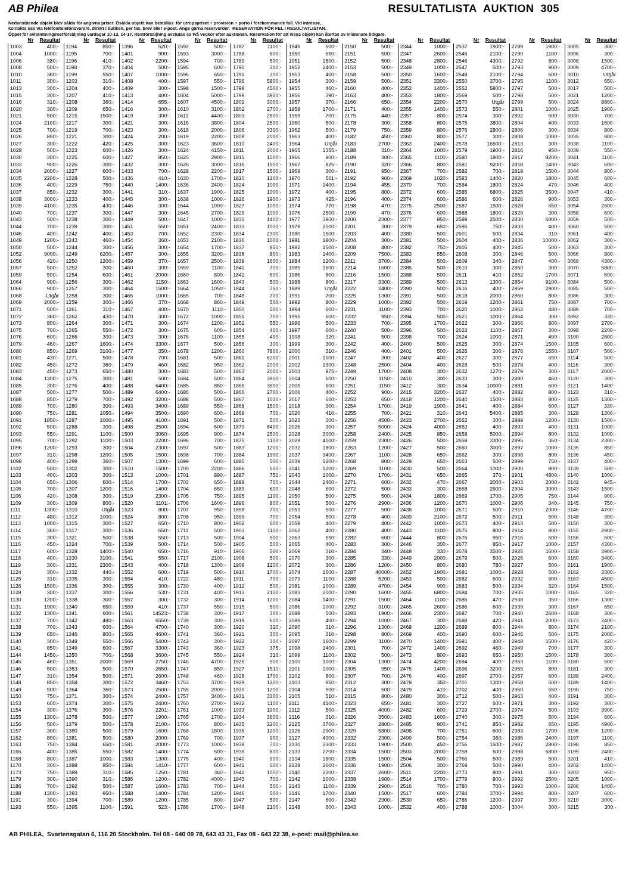AB Philea RESULTATLISTA AUKTION 305
Nedanstående objekt blev sålda för angivna priser. Osålda objekt kan beställas för utropspriset + provision + porto i förekommande fall. Vid intresse,
kontakta oss via telefon/telefonsvarare, direkt i butiken, per fax, brev eller e-post. Ange gärna reservorder. RESERVATION FÖR FEL I RESULTATLISTAN.
Öppet för avhämtning/restförsäljning vardagar 10-13, 14-17. Restförsäljning avslutas ca två veckor efter auktionen. Reservation för att vissa objekt kan återtas av inlämnare tidigare.
| Nr | Resultat | Nr | Resultat | Nr | Resultat | Nr | Resultat | Nr | Resultat | Nr | Resultat | Nr | Resultat | Nr | Resultat | Nr | Resultat | Nr | Resultat | Nr | Resultat |
| --- | --- | --- | --- | --- | --- | --- | --- | --- | --- | --- | --- | --- | --- | --- | --- | --- | --- | --- | --- | --- | --- |
| 1003 | 400:- | 1194 | 850:- | 1396 | 520:- | 1592 | 500:- | 1787 | 1100:- | 1949 | 500:- | 2150 | 500:- | 2344 | 1000:- | 2537 | 1900:- | 2789 | 1900:- | 3005 | 300:- |
| 1004 | 1000:- | 1195 | 700:- | 1401 | 900:- | 1593 | 3000:- | 1788 | 600:- | 1950 | 650:- | 2151 | 500:- | 2347 | 2600:- | 2545 | 2100:- | 2790 | 1100:- | 3006 | 300:- |
| 1006 | 380:- | 1196 | 410:- | 1402 | 2200:- | 1594 | 700:- | 1789 | 500:- | 1951 | 1500:- | 2152 | 500:- | 2348 | 2800:- | 2546 | 4300:- | 2792 | 800:- | 3008 | 1500:- |
| 1008 | 500:- | 1198 | 370:- | 1404 | 500:- | 1595 | 600:- | 1790 | 300:- | 1952 | 2400:- | 2153 | 500:- | 2349 | 1000:- | 2547 | 500:- | 2793 | 900:- | 3009 | 4700:- |
| 1010 | 360:- | 1199 | 550:- | 1407 | 1000:- | 1596 | 650:- | 1791 | 300:- | 1953 | 400:- | 2158 | 500:- | 2350 | 1600:- | 2548 | 2100:- | 2794 | 600:- | 3010 | Utgår |
| 1011 | 300:- | 1203 | 310:- | 1408 | 400:- | 1597 | 550:- | 1796 | 5800:- | 1954 | 300:- | 2159 | 500:- | 2351 | 3300:- | 2550 | 3700:- | 2795 | 1100:- | 3012 | 650:- |
| 1013 | 300:- | 1204 | 400:- | 1409 | 300:- | 1598 | 1500:- | 1798 | 4500:- | 1955 | 460:- | 2160 | 400:- | 2352 | 1400:- | 2552 | 5800:- | 2797 | 500:- | 3017 | 500:- |
| 1015 | 300:- | 1207 | 410:- | 1413 | 400:- | 1604 | 5000:- | 1799 | 3900:- | 1956 | 390:- | 2163 | 400:- | 2353 | 1800:- | 2569 | 500:- | 2798 | 500:- | 3021 | 1200:- |
| 1016 | 310:- | 1208 | 360:- | 1414 | 655:- | 1607 | 4500:- | 1801 | 3000:- | 1957 | 370:- | 2166 | 650:- | 2354 | 2200:- | 2570 | Utgår | 2799 | 500:- | 3024 | 8800:- |
| 1020 | 300:- | 1209 | 650:- | 1416 | 300:- | 1610 | 3100:- | 1802 | 2700:- | 1958 | 1700:- | 2171 | 400:- | 2355 | 1400:- | 2573 | 550:- | 2801 | 1000:- | 3025 | 1900:- |
| 1021 | 500:- | 1215 | 1500:- | 1419 | 300:- | 1611 | 4400:- | 1803 | 2500:- | 1959 | 700:- | 2175 | 440:- | 2357 | 800:- | 2574 | 300:- | 2802 | 500:- | 3030 | 700:- |
| 1024 | 2100:- | 1217 | 300:- | 1421 | 300:- | 1616 | 3800:- | 1804 | 2500:- | 1960 | 500:- | 2178 | 300:- | 2358 | 800:- | 2575 | 3800:- | 2804 | 400:- | 3033 | 1600:- |
| 1025 | 700:- | 1219 | 700:- | 1423 | 300:- | 1618 | 2000:- | 1806 | 3300:- | 1962 | 500:- | 2179 | 750:- | 2359 | 800:- | 2576 | 2800:- | 2806 | 300:- | 3034 | 800:- |
| 1026 | 850:- | 1221 | 300:- | 1424 | 200:- | 1619 | 2200:- | 1808 | 2000:- | 1963 | 400:- | 2182 | 450:- | 2360 | 800:- | 2577 | 300:- | 2808 | 1000:- | 3035 | 800:- |
| 1027 | 300:- | 1222 | 420:- | 1425 | 300:- | 1623 | 3600:- | 1810 | 2400:- | 1964 | Utgår | 2183 | 2700:- | 2363 | 2400:- | 2578 | 16500:- | 2813 | 300:- | 3038 | 1100:- |
| 1028 | 500:- | 1223 | 600:- | 1426 | 300:- | 1624 | 4150:- | 1811 | 2000:- | 1965 | 1355:- | 2188 | 310:- | 2364 | 1000:- | 2579 | 1900:- | 2816 | 950:- | 3039 | 550:- |
| 1030 | 300:- | 1225 | 600:- | 1427 | 850:- | 1625 | 2900:- | 1815 | 1500:- | 1966 | 900:- | 2189 | 300:- | 2365 | 1100:- | 2580 | 1800:- | 2817 | 8200:- | 3041 | 1100:- |
| 1033 | 900:- | 1226 | 300:- | 1432 | 300:- | 1626 | 3000:- | 1816 | 1500:- | 1967 | 825:- | 2190 | 320:- | 2366 | 800:- | 2581 | 9200:- | 2818 | 1400:- | 3043 | 600:- |
| 1034 | 2000:- | 1227 | 600:- | 1433 | 700:- | 1628 | 2200:- | 1817 | 1500:- | 1969 | 300:- | 2191 | 950:- | 2367 | 700:- | 2582 | 700:- | 2819 | 1500:- | 3044 | 800:- |
| 1035 | 2200:- | 1228 | 500:- | 1436 | 410:- | 1630 | 1700:- | 1820 | 1200:- | 1970 | 561:- | 2192 | 900:- | 2369 | 1020:- | 2583 | 1400:- | 2820 | 1800:- | 3045 | 600:- |
| 1036 | 400:- | 1229 | 750:- | 1440 | 1400:- | 1636 | 2400:- | 1824 | 1000:- | 1971 | 1400:- | 2194 | 455:- | 2370 | 700:- | 2584 | 1800:- | 2824 | 470:- | 3046 | 400:- |
| 1037 | 850:- | 1232 | 300:- | 1441 | 310:- | 1637 | 1900:- | 1825 | 1000:- | 1972 | 400:- | 2195 | 800:- | 2372 | 600:- | 2585 | 6800:- | 2825 | 3500:- | 3047 | 410:- |
| 1038 | 3000:- | 1233 | 400:- | 1445 | 300:- | 1638 | 1000:- | 1826 | 1900:- | 1973 | 425:- | 2196 | 400:- | 2374 | 600:- | 2586 | 600:- | 2826 | 900:- | 3053 | 300:- |
| 1039 | 4100:- | 1235 | 430:- | 1446 | 300:- | 1644 | 1000:- | 1827 | 1000:- | 1974 | 770:- | 2198 | 470:- | 2375 | 2500:- | 2587 | 1500:- | 2828 | 650:- | 3054 | 2600:- |
| 1040 | 700:- | 1237 | 300:- | 1447 | 300:- | 1645 | 2700:- | 1829 | 1000:- | 1976 | 2500:- | 2199 | 470:- | 2376 | 600:- | 2588 | 1800:- | 2829 | 300:- | 3058 | 600:- |
| 1043 | 500:- | 1238 | 300:- | 1449 | 500:- | 1647 | 1000:- | 1830 | 1400:- | 1977 | 3900:- | 2200 | 2300:- | 2377 | 850:- | 2589 | 2500:- | 2830 | 6000:- | 3059 | 500:- |
| 1044 | 700:- | 1239 | 300:- | 1451 | 550:- | 1651 | 2400:- | 1833 | 1000:- | 1978 | 2000:- | 2201 | 300:- | 2379 | 650:- | 2595 | 750:- | 2833 | 400:- | 3060 | 500:- |
| 1046 | 400:- | 1242 | 400:- | 1453 | 700:- | 1652 | 2300:- | 1834 | 2300:- | 1980 | 1500:- | 2203 | 400:- | 2380 | 500:- | 2601 | 500:- | 2834 | 310:- | 3061 | 400:- |
| 1049 | 1200:- | 1243 | 460:- | 1454 | 360:- | 1653 | 2100:- | 1836 | 1000:- | 1981 | 1800:- | 2204 | 300:- | 2381 | 500:- | 2604 | 400:- | 2836 | 10000:- | 3062 | 300:- |
| 1050 | 500:- | 1244 | 300:- | 1456 | 300:- | 1654 | 1700:- | 1837 | 850:- | 1982 | 1500:- | 2208 | 400:- | 2382 | 750:- | 2605 | 400:- | 2845 | 500:- | 3063 | 300:- |
| 1052 | 9000:- | 1249 | 6200:- | 1457 | 300:- | 1655 | 3200:- | 1838 | 800:- | 1983 | 1400:- | 2209 | 7500:- | 2383 | 550:- | 2608 | 300:- | 2846 | 500:- | 3066 | 800:- |
| 1056 | 420:- | 1250 | 1200:- | 1459 | 370:- | 1657 | 2500:- | 1839 | 1600:- | 1984 | 1200:- | 2211 | 3700:- | 2384 | 500:- | 2609 | 340:- | 2847 | 400:- | 3069 | 4300:- |
| 1057 | 500:- | 1252 | 300:- | 1460 | 300:- | 1659 | 1100:- | 1841 | 700:- | 1985 | 1600:- | 2214 | 1600:- | 2385 | 500:- | 2610 | 300:- | 2850 | 300:- | 3070 | 5800:- |
| 1059 | 500:- | 1254 | 600:- | 1461 | 2000:- | 1660 | 800:- | 1842 | 600:- | 1986 | 800:- | 2216 | 1500:- | 2388 | 500:- | 2611 | 410:- | 2852 | 1700:- | 3071 | 600:- |
| 1064 | 900:- | 1256 | 300:- | 1462 | 1150:- | 1663 | 1600:- | 1843 | 500:- | 1988 | 800:- | 2217 | 3300:- | 2389 | 500:- | 2613 | 1300:- | 2854 | 9100:- | 3084 | 500:- |
| 1066 | 900:- | 1257 | 300:- | 1464 | 1500:- | 1664 | 1050:- | 1844 | 750:- | 1989 | Utgår | 2222 | 2400:- | 2390 | 500:- | 2616 | 400:- | 2859 | 2900:- | 3085 | 500:- |
| 1068 | Utgår | 1258 | 300:- | 1465 | 1000:- | 1665 | 700:- | 1848 | 700:- | 1991 | 700:- | 2225 | 1300:- | 2391 | 500:- | 2618 | 2000:- | 2860 | 800:- | 3086 | 300:- |
| 1069 | 2000:- | 1259 | 300:- | 1466 | 370:- | 1668 | 860:- | 1849 | 500:- | 1992 | 800:- | 2229 | 1000:- | 2392 | 500:- | 2619 | 1200:- | 2861 | 750:- | 3087 | 700:- |
| 1071 | 500:- | 1261 | 310:- | 1467 | 400:- | 1670 | 1110:- | 1850 | 500:- | 1994 | 600:- | 2231 | 1100:- | 2393 | 700:- | 2620 | 1000:- | 2862 | 480:- | 3089 | 700:- |
| 1072 | 360:- | 1262 | 430:- | 1470 | 300:- | 1672 | 1000:- | 1851 | 700:- | 1995 | 600:- | 2232 | 950:- | 2394 | 500:- | 2621 | 1000:- | 2864 | 300:- | 3092 | 330:- |
| 1073 | 800:- | 1264 | 300:- | 1471 | 300:- | 1674 | 1200:- | 1852 | 550:- | 1996 | 500:- | 2233 | 700:- | 2395 | 1700:- | 2622 | 300:- | 2866 | 800:- | 3097 | 2700:- |
| 1075 | 700:- | 1265 | 550:- | 1472 | 300:- | 1675 | 600:- | 1854 | 400:- | 1997 | 600:- | 2240 | 500:- | 2396 | 500:- | 2623 | 1100:- | 2867 | 300:- | 3098 | 2200:- |
| 1076 | 600:- | 1266 | 300:- | 1473 | 300:- | 1676 | 1100:- | 1855 | 400:- | 1998 | 320:- | 2241 | 500:- | 2398 | 700:- | 2624 | 1000:- | 2871 | 490:- | 3100 | 2800:- |
| 1079 | 460:- | 1267 | 1600:- | 1474 | 3300:- | 1677 | 500:- | 1856 | 300:- | 1999 | 300:- | 2242 | 400:- | 2400 | 500:- | 2625 | 300:- | 2874 | 1500:- | 3105 | 600:- |
| 1080 | 850:- | 1269 | 3100:- | 1477 | 350:- | 1678 | 1200:- | 1860 | 7800:- | 2000 | 310:- | 2246 | 400:- | 2401 | 500:- | 2626 | 300:- | 2876 | 1550:- | 3107 | 500:- |
| 1081 | 430:- | 1271 | 500:- | 1478 | 700:- | 1681 | 500:- | 1861 | 6200:- | 2001 | 1000:- | 2247 | 300:- | 2402 | 400:- | 2627 | 300:- | 2877 | 650:- | 3114 | 500:- |
| 1082 | 450:- | 1272 | 360:- | 1479 | 460:- | 1682 | 950:- | 1862 | 2000:- | 2002 | 1300:- | 2248 | 2500:- | 2404 | 400:- | 2628 | 500:- | 2878 | 400:- | 3116 | 300:- |
| 1083 | 450:- | 1273 | 650:- | 1480 | 300:- | 1683 | 500:- | 1863 | 2000:- | 2003 | 875:- | 2249 | 1700:- | 2408 | 300:- | 2632 | 1270:- | 2879 | 300:- | 3117 | 2000:- |
| 1084 | 1300:- | 1275 | 300:- | 1481 | 500:- | 1684 | 500:- | 1864 | 3900:- | 2004 | 600:- | 2250 | 1150:- | 2410 | 300:- | 2633 | 300:- | 2880 | 460:- | 3120 | 300:- |
| 1085 | 300:- | 1276 | 400:- | 1488 | 6400:- | 1685 | 850:- | 1865 | 3600:- | 2005 | 600:- | 2251 | 1150:- | 2412 | 300:- | 2634 | 10000:- | 2881 | 600:- | 3121 | 1400:- |
| 1087 | 500:- | 1277 | 500:- | 1489 | 6400:- | 1686 | 500:- | 1866 | 2700:- | 2006 | 400:- | 2252 | 900:- | 2415 | 3200:- | 2637 | 400:- | 2882 | 800:- | 3123 | 310:- |
| 1088 | 850:- | 1279 | 700:- | 1492 | 3200:- | 1688 | 500:- | 1867 | 1030:- | 2017 | 600:- | 2253 | 650:- | 2418 | 1200:- | 2640 | 1500:- | 2883 | 800:- | 3125 | 1300:- |
| 1089 | 700:- | 1280 | 300:- | 1493 | 3400:- | 1689 | 550:- | 1868 | 1500:- | 2018 | 300:- | 2254 | 1700:- | 2419 | 1900:- | 2641 | 400:- | 2884 | 600:- | 3127 | 330:- |
| 1090 | 750:- | 1281 | 1050:- | 1494 | 3500:- | 1690 | 600:- | 1869 | 700:- | 2020 | 410:- | 2255 | 700:- | 2421 | 310:- | 2643 | 5400:- | 2885 | 300:- | 3128 | 1300:- |
| 1091 | 1850:- | 1287 | 1000:- | 1495 | 4100:- | 1691 | 500:- | 1871 | 500:- | 2023 | 300:- | 2256 | 4500:- | 2423 | 2700:- | 2652 | 300:- | 2889 | 1200:- | 3130 | 1500:- |
| 1092 | 500:- | 1288 | 300:- | 1498 | 2500:- | 1694 | 600:- | 1873 | 8400:- | 2026 | 300:- | 2257 | 5000:- | 2424 | 4000:- | 2653 | 400:- | 2893 | 400:- | 3131 | 1000:- |
| 1093 | 550:- | 1291 | 1100:- | 1500 | 3060:- | 1695 | 900:- | 1874 | 2500:- | 2028 | 3000:- | 2258 | 2400:- | 2425 | 850:- | 2658 | 5000:- | 2894 | 800:- | 3132 | 1000:- |
| 1095 | 700:- | 1292 | 1100:- | 1503 | 2200:- | 1696 | 700:- | 1875 | 1100:- | 2029 | 4000:- | 2259 | 2300:- | 2426 | 500:- | 2659 | 3300:- | 2895 | 360:- | 3134 | 2300:- |
| 1096 | 1200:- | 1293 | 300:- | 1504 | 2300:- | 1697 | 500:- | 1883 | 1200:- | 2032 | 1800:- | 2263 | 1200:- | 2427 | 500:- | 2660 | 3000:- | 2897 | 1000:- | 3135 | 850:- |
| 1097 | 310:- | 1298 | 1200:- | 1505 | 1500:- | 1698 | 700:- | 1884 | 1900:- | 2037 | 3400:- | 2267 | 1100:- | 2428 | 650:- | 2662 | 300:- | 2898 | 800:- | 3136 | 450:- |
| 1098 | 400:- | 1299 | 360:- | 1507 | 1300:- | 1699 | 600:- | 1885 | 500:- | 2039 | 1200:- | 2268 | 800:- | 2429 | 650:- | 2663 | 500:- | 2899 | 750:- | 3137 | 400:- |
| 1102 | 500:- | 1302 | 300:- | 1510 | 1500:- | 1700 | 2200:- | 1886 | 500:- | 2041 | 1200:- | 2269 | 1100:- | 2430 | 500:- | 2664 | 1000:- | 2900 | 800:- | 3139 | 500:- |
| 1103 | 400:- | 1303 | 300:- | 1513 | 1000:- | 1701 | 890:- | 1887 | 750:- | 2043 | 1000:- | 2270 | 1700:- | 2431 | 650:- | 2665 | 370:- | 2901 | 4800:- | 3140 | 1000:- |
| 1104 | 650:- | 1306 | 600:- | 1514 | 1700:- | 1703 | 650:- | 1888 | 700:- | 2044 | 2400:- | 2271 | 600:- | 2432 | 470:- | 2667 | 2000:- | 2903 | 2000:- | 3142 | 945:- |
| 1105 | 700:- | 1307 | 1200:- | 1516 | 1400:- | 1704 | 650:- | 1889 | 600:- | 2048 | 600:- | 2272 | 500:- | 2433 | 300:- | 2668 | 2600:- | 2904 | 3000:- | 3143 | 1500:- |
| 1106 | 420:- | 1308 | 300:- | 1519 | 2300:- | 1705 | 750:- | 1895 | 1100:- | 2050 | 500:- | 2275 | 500:- | 2434 | 1800:- | 2669 | 1700:- | 2905 | 750:- | 3144 | 900:- |
| 1109 | 300:- | 1309 | 800:- | 1520 | 1101:- | 1706 | 1600:- | 1896 | 800:- | 2051 | 500:- | 2276 | 2900:- | 2436 | 1200:- | 2670 | 1000:- | 2906 | 340:- | 3145 | 750:- |
| 1111 | 1300:- | 1310 | Utgår | 1523 | 800:- | 1707 | 950:- | 1898 | 700:- | 2053 | 500:- | 2277 | 500:- | 2438 | 1000:- | 2671 | 500:- | 2910 | 2000:- | 3146 | 4700:- |
| 1112 | 480:- | 1312 | 1000:- | 1524 | 800:- | 1708 | 950:- | 1899 | 700:- | 2054 | 500:- | 2278 | 400:- | 2439 | 2100:- | 2672 | 500:- | 2911 | 500:- | 3148 | 300:- |
| 1113 | 1000:- | 1315 | 300:- | 1527 | 650:- | 1710 | 800:- | 1902 | 600:- | 2059 | 400:- | 2279 | 400:- | 2442 | 1000:- | 2673 | 400:- | 2913 | 500:- | 3150 | 300:- |
| 1114 | 360:- | 1317 | 300:- | 1536 | 650:- | 1711 | 500:- | 1903 | 1100:- | 2062 | 400:- | 2280 | 400:- | 2443 | 1100:- | 2675 | 800:- | 2914 | 800:- | 3155 | 2900:- |
| 1115 | 300:- | 1321 | 500:- | 1538 | 550:- | 1713 | 500:- | 1904 | 500:- | 2063 | 550:- | 2282 | 600:- | 2444 | 800:- | 2676 | 950:- | 2916 | 500:- | 3156 | 500:- |
| 1116 | 450:- | 1324 | 700:- | 1539 | 500:- | 1714 | 500:- | 1905 | 500:- | 2065 | 400:- | 2283 | 300:- | 2446 | 300:- | 2677 | 850:- | 2917 | 1000:- | 3157 | 4300:- |
| 1117 | 600:- | 1328 | 1400:- | 1540 | 650:- | 1716 | 910:- | 1906 | 500:- | 2069 | 310:- | 2284 | 340:- | 2448 | 330:- | 2678 | 3500:- | 2925 | 1600:- | 3158 | 3900:- |
| 1118 | 400:- | 1330 | 3100:- | 1541 | 550:- | 1717 | 2100:- | 1908 | 500:- | 2070 | 300:- | 2285 | 330:- | 2449 | 2000:- | 2679 | 500:- | 2926 | 600:- | 3160 | 3400:- |
| 1119 | 300:- | 1331 | 2300:- | 1543 | 400:- | 1718 | 1300:- | 1909 | 1200:- | 2072 | 300:- | 2286 | 1200:- | 2450 | 800:- | 2680 | 780:- | 2927 | 500:- | 3161 | 1900:- |
| 1124 | 300:- | 1332 | 440:- | 1552 | 600:- | 1719 | 500:- | 1910 | 1700:- | 2074 | 1600:- | 2287 | 40000:- | 2452 | 1900:- | 2681 | 1000:- | 2928 | 500:- | 3162 | 3300:- |
| 1125 | 310:- | 1335 | 300:- | 1554 | 410:- | 1722 | 480:- | 1911 | 700:- | 2079 | 1100:- | 2288 | 5200:- | 2453 | 500:- | 2682 | 600:- | 2932 | 900:- | 3163 | 4500:- |
| 1126 | 1500:- | 1336 | 300:- | 1555 | 300:- | 1730 | 400:- | 1912 | 500:- | 2081 | 1000:- | 2289 | 4700:- | 2454 | 900:- | 2683 | 500:- | 2934 | 320:- | 3164 | 1500:- |
| 1128 | 300:- | 1337 | 300:- | 1556 | 530:- | 1731 | 400:- | 1913 | 2100:- | 2083 | 2000:- | 2290 | 1600:- | 2455 | 6800:- | 2684 | 700:- | 2935 | 1000:- | 3165 | 320:- |
| 1130 | 1200:- | 1338 | 300:- | 1557 | 300:- | 1732 | 300:- | 1914 | 1200:- | 2084 | 1400:- | 2291 | 1500:- | 2464 | 1100:- | 2685 | 470:- | 2938 | 350:- | 3166 | 1300:- |
| 1131 | 1900:- | 1340 | 650:- | 1559 | 410:- | 1737 | 550:- | 1915 | 500:- | 2086 | 1000:- | 2292 | 3100:- | 2465 | 2600:- | 2686 | 600:- | 2939 | 300:- | 3167 | 650:- |
| 1132 | 1300:- | 1341 | 600:- | 1561 | 14523:- | 1738 | 300:- | 1917 | 300:- | 2088 | 500:- | 2293 | 1900:- | 2466 | 2300:- | 2687 | 700:- | 2940 | 2600:- | 3168 | 300:- |
| 1137 | 700:- | 1342 | 480:- | 1563 | 6550:- | 1739 | 300:- | 1919 | 600:- | 2089 | 400:- | 2294 | 1000:- | 2467 | 300:- | 2688 | 420:- | 2941 | 2000:- | 3173 | 2400:- |
| 1138 | 700:- | 1343 | 600:- | 1564 | 4700:- | 1740 | 300:- | 1920 | 320:- | 2090 | 310:- | 2296 | 1300:- | 2468 | 1200:- | 2689 | 800:- | 2944 | 800:- | 3174 | 2100:- |
| 1139 | 650:- | 1346 | 800:- | 1565 | 4600:- | 1741 | 360:- | 1921 | 300:- | 2095 | 310:- | 2298 | 800:- | 2469 | 400:- | 2690 | 600:- | 2946 | 500:- | 3175 | 2000:- |
| 1140 | 300:- | 1348 | 550:- | 1566 | 5400:- | 1742 | 300:- | 1922 | 300:- | 2097 | 1600:- | 2299 | 1100:- | 2470 | 1400:- | 2691 | 400:- | 2948 | 1500:- | 3176 | 420:- |
| 1141 | 850:- | 1349 | 600:- | 1567 | 3300:- | 1743 | 360:- | 1923 | 375:- | 2098 | 1400:- | 2301 | 700:- | 2472 | 1400:- | 2692 | 460:- | 2949 | 700:- | 3177 | 300:- |
| 1144 | 1450:- | 1350 | 700:- | 1568 | 3600:- | 1745 | 550:- | 1924 | 310:- | 2099 | 1100:- | 2302 | 500:- | 2473 | 800:- | 2693 | 650:- | 2950 | 1500:- | 3178 | 300:- |
| 1145 | 460:- | 1351 | 2000:- | 1569 | 2750:- | 1746 | 4700:- | 1926 | 500:- | 2100 | 1000:- | 2304 | 1300:- | 2474 | 4200:- | 2694 | 400:- | 2953 | 1100:- | 3180 | 500:- |
| 1146 | 500:- | 1353 | 500:- | 1570 | 2650:- | 1747 | 850:- | 1927 | 1510:- | 2101 | 1000:- | 2305 | 950:- | 2475 | 1400:- | 2696 | 3200:- | 2955 | 800:- | 3181 | 300:- |
| 1147 | 310:- | 1354 | 500:- | 1571 | 2600:- | 1748 | 460:- | 1928 | 1700:- | 2102 | 800:- | 2307 | 700:- | 2476 | 400:- | 2697 | 2700:- | 2957 | 600:- | 3188 | 2400:- |
| 1148 | 850:- | 1358 | 300:- | 1572 | 3460:- | 1753 | 3700:- | 1929 | 1200:- | 2103 | 950:- | 2312 | 300:- | 2478 | 350:- | 2701 | 1300:- | 2958 | 500:- | 3189 | 1400:- |
| 1149 | 500:- | 1364 | 360:- | 1573 | 2500:- | 1755 | 2000:- | 1930 | 1200:- | 2104 | 900:- | 2314 | 500:- | 2479 | 410:- | 2702 | 400:- | 2960 | 550:- | 3190 | 750:- |
| 1150 | 750:- | 1371 | 300:- | 1574 | 2400:- | 1757 | 3400:- | 1931 | 3300:- | 2105 | 510:- | 2315 | 800:- | 2480 | 300:- | 2712 | 500:- | 2963 | 400:- | 3191 | 300:- |
| 1153 | 600:- | 1374 | 300:- | 1575 | 2400:- | 1760 | 2700:- | 1932 | 1100:- | 2111 | 4100:- | 2323 | 650:- | 2481 | 300:- | 2727 | 600:- | 2971 | 300:- | 3192 | 300:- |
| 1154 | 300:- | 1376 | 300:- | 1576 | 2201:- | 1761 | 1000:- | 1933 | 1900:- | 2112 | 500:- | 2325 | 4000:- | 2482 | 600:- | 2729 | 2700:- | 2974 | 500:- | 3193 | 3900:- |
| 1155 | 1300:- | 1378 | 500:- | 1577 | 1900:- | 1765 | 1700:- | 1934 | 3600:- | 2116 | 310:- | 2326 | 3500:- | 2483 | 1600:- | 2740 | 300:- | 2975 | 500:- | 3194 | 600:- |
| 1156 | 500:- | 1379 | 500:- | 1578 | 2100:- | 1766 | 800:- | 1935 | 2200:- | 2125 | 3700:- | 2327 | 2800:- | 2485 | 900:- | 2741 | 850:- | 2982 | 650:- | 3195 | 4900:- |
| 1157 | 300:- | 1380 | 500:- | 1579 | 1600:- | 1768 | 1800:- | 1936 | 1200:- | 2126 | 2900:- | 2329 | 5800:- | 2498 | 700:- | 2751 | 600:- | 2983 | 1700:- | 3196 | 1200:- |
| 1162 | 800:- | 1381 | 500:- | 1580 | 2000:- | 1769 | 700:- | 1937 | 900:- | 2127 | 4000:- | 2332 | 2300:- | 2499 | 500:- | 2754 | 360:- | 2986 | 2400:- | 3197 | 1100:- |
| 1163 | 750:- | 1384 | 650:- | 1581 | 2000:- | 1773 | 1000:- | 1938 | 700:- | 2130 | 2300:- | 2333 | 1900:- | 2500 | 450:- | 2756 | 1500:- | 2987 | 2800:- | 3198 | 850:- |
| 1165 | 400:- | 1385 | 550:- | 1582 | 1400:- | 1774 | 500:- | 1939 | 800:- | 2133 | 2700:- | 2334 | 1500:- | 2503 | 2000:- | 2758 | 500:- | 2988 | 5800:- | 3199 | 2400:- |
| 1168 | 800:- | 1387 | 1000:- | 1583 | 1300:- | 1775 | 400:- | 1940 | 900:- | 2134 | 1800:- | 2335 | 1500:- | 2504 | 500:- | 2766 | 500:- | 2989 | 500:- | 3201 | 410:- |
| 1170 | 300:- | 1388 | 850:- | 1584 | 1410:- | 1777 | 600:- | 1941 | 600:- | 2138 | 2000:- | 2336 | 1900:- | 2506 | 300:- | 2769 | 500:- | 2990 | 400:- | 3202 | 1400:- |
| 1173 | 750:- | 1389 | 310:- | 1585 | 1250:- | 1781 | 360:- | 1942 | 1000:- | 2140 | 2200:- | 2337 | 2600:- | 2511 | 2200:- | 2773 | 800:- | 2991 | 300:- | 3203 | 950:- |
| 1179 | 300:- | 1390 | 310:- | 1586 | 1200:- | 1782 | 4000:- | 1943 | 700:- | 2142 | 1000:- | 2338 | 1900:- | 2514 | 1700:- | 2779 | 800:- | 2992 | 2500:- | 3205 | 1000:- |
| 1186 | 700:- | 1392 | 500:- | 1587 | 1600:- | 1783 | 700:- | 1944 | 500:- | 2143 | 1100:- | 2339 | 2900:- | 2516 | 700:- | 2780 | 700:- | 2993 | 1000:- | 3206 | 1400:- |
| 1188 | 1300:- | 1393 | 950:- | 1588 | 1400:- | 1784 | 1200:- | 1946 | 500:- | 2146 | 1700:- | 2340 | 1500:- | 2517 | 600:- | 2784 | 3700:- | 2994 | 800:- | 3207 | 600:- |
| 1191 | 300:- | 1394 | 700:- | 1589 | 1200:- | 1785 | 800:- | 1947 | 500:- | 2147 | 600:- | 2342 | 2300:- | 2530 | 650:- | 2786 | 1200:- | 2997 | 300:- | 3210 | 3000:- |
| 1193 | 550:- | 1395 | 1100:- | 1591 | 523:- | 1786 | 1700:- | 1948 | 2100:- | 2148 | 600:- | 2343 | 1000:- | 2532 | 400:- | 2788 | 1000:- | 3004 | 300:- | 3215 | 300:- |
AB PHILEA, Svartensgatan 6, 116 20 Stockholm. Tel 08 - 640 09 78, 643 43 31, Fax 08 - 643 22 38, e-post: mail@philea.se